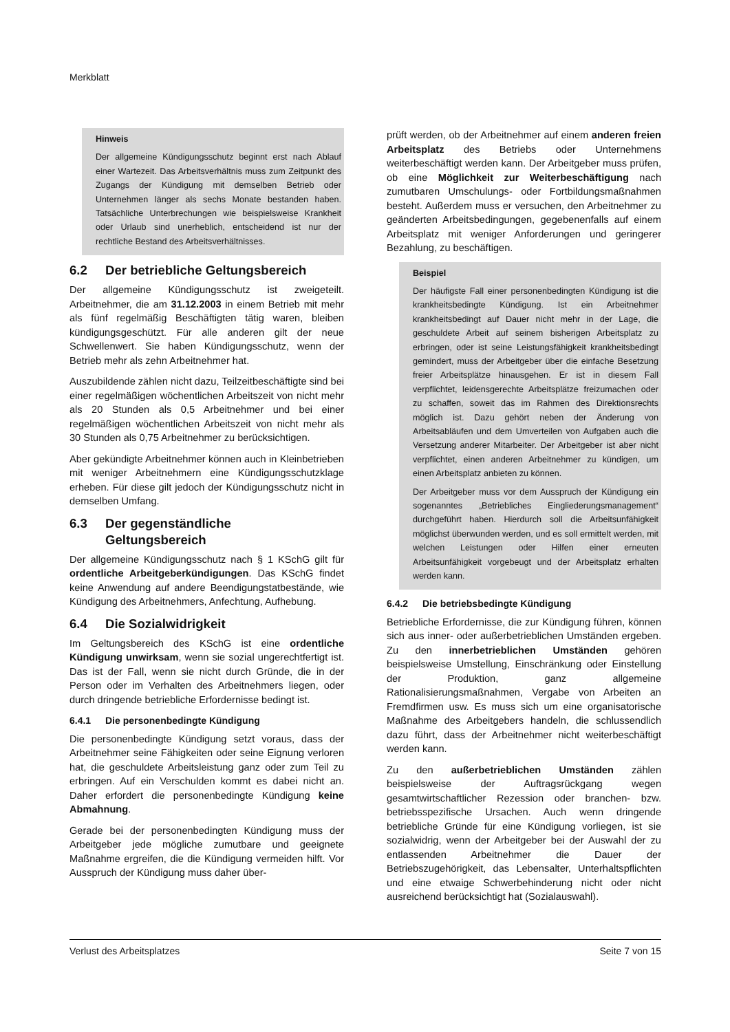Merkblatt
Hinweis
Der allgemeine Kündigungsschutz beginnt erst nach Ablauf einer Wartezeit. Das Arbeitsverhältnis muss zum Zeitpunkt des Zugangs der Kündigung mit demselben Betrieb oder Unternehmen länger als sechs Monate bestanden haben. Tatsächliche Unterbrechungen wie beispielsweise Krankheit oder Urlaub sind unerheblich, entscheidend ist nur der rechtliche Bestand des Arbeitsverhältnisses.
6.2 Der betriebliche Geltungsbereich
Der allgemeine Kündigungsschutz ist zweigeteilt. Arbeitnehmer, die am 31.12.2003 in einem Betrieb mit mehr als fünf regelmäßig Beschäftigten tätig waren, bleiben kündigungsgeschützt. Für alle anderen gilt der neue Schwellenwert. Sie haben Kündigungsschutz, wenn der Betrieb mehr als zehn Arbeitnehmer hat.
Auszubildende zählen nicht dazu, Teilzeitbeschäftigte sind bei einer regelmäßigen wöchentlichen Arbeitszeit von nicht mehr als 20 Stunden als 0,5 Arbeitnehmer und bei einer regelmäßigen wöchentlichen Arbeitszeit von nicht mehr als 30 Stunden als 0,75 Arbeitnehmer zu berücksichtigen.
Aber gekündigte Arbeitnehmer können auch in Kleinbetrieben mit weniger Arbeitnehmern eine Kündigungsschutzklage erheben. Für diese gilt jedoch der Kündigungsschutz nicht in demselben Umfang.
6.3 Der gegenständliche
Geltungsbereich
Der allgemeine Kündigungsschutz nach § 1 KSchG gilt für ordentliche Arbeitgeberkündigungen. Das KSchG findet keine Anwendung auf andere Beendigungstatbestände, wie Kündigung des Arbeitnehmers, Anfechtung, Aufhebung.
6.4 Die Sozialwidrigkeit
Im Geltungsbereich des KSchG ist eine ordentliche Kündigung unwirksam, wenn sie sozial ungerechtfertigt ist. Das ist der Fall, wenn sie nicht durch Gründe, die in der Person oder im Verhalten des Arbeitnehmers liegen, oder durch dringende betriebliche Erfordernisse bedingt ist.
6.4.1 Die personenbedingte Kündigung
Die personenbedingte Kündigung setzt voraus, dass der Arbeitnehmer seine Fähigkeiten oder seine Eignung verloren hat, die geschuldete Arbeitsleistung ganz oder zum Teil zu erbringen. Auf ein Verschulden kommt es dabei nicht an. Daher erfordert die personenbedingte Kündigung keine Abmahnung.
Gerade bei der personenbedingten Kündigung muss der Arbeitgeber jede mögliche zumutbare und geeignete Maßnahme ergreifen, die die Kündigung vermeiden hilft. Vor Ausspruch der Kündigung muss daher über-
prüft werden, ob der Arbeitnehmer auf einem anderen freien Arbeitsplatz des Betriebs oder Unternehmens weiterbeschäftigt werden kann. Der Arbeitgeber muss prüfen, ob eine Möglichkeit zur Weiterbeschäftigung nach zumutbaren Umschulungs- oder Fortbildungsmaßnahmen besteht. Außerdem muss er versuchen, den Arbeitnehmer zu geänderten Arbeitsbedingungen, gegebenenfalls auf einem Arbeitsplatz mit weniger Anforderungen und geringerer Bezahlung, zu beschäftigen.
Beispiel
Der häufigste Fall einer personenbedingten Kündigung ist die krankheitsbedingte Kündigung. Ist ein Arbeitnehmer krankheitsbedingt auf Dauer nicht mehr in der Lage, die geschuldete Arbeit auf seinem bisherigen Arbeitsplatz zu erbringen, oder ist seine Leistungsfähigkeit krankheitsbedingt gemindert, muss der Arbeitgeber über die einfache Besetzung freier Arbeitsplätze hinausgehen. Er ist in diesem Fall verpflichtet, leidensgerechte Arbeitsplätze freizumachen oder zu schaffen, soweit das im Rahmen des Direktionsrechts möglich ist. Dazu gehört neben der Änderung von Arbeitsabläufen und dem Umverteilen von Aufgaben auch die Versetzung anderer Mitarbeiter. Der Arbeitgeber ist aber nicht verpflichtet, einen anderen Arbeitnehmer zu kündigen, um einen Arbeitsplatz anbieten zu können.
Der Arbeitgeber muss vor dem Ausspruch der Kündigung ein sogenanntes „Betriebliches Eingliederungsmanagement“ durchgeführt haben. Hierdurch soll die Arbeitsunfähigkeit möglichst überwunden werden, und es soll ermittelt werden, mit welchen Leistungen oder Hilfen einer erneuten Arbeitsunfähigkeit vorgebeugt und der Arbeitsplatz erhalten werden kann.
6.4.2 Die betriebsbedingte Kündigung
Betriebliche Erfordernisse, die zur Kündigung führen, können sich aus inner- oder außerbetrieblichen Umständen ergeben. Zu den innerbetrieblichen Umständen gehören beispielsweise Umstellung, Einschränkung oder Einstellung der Produktion, ganz allgemeine Rationalisierungsmaßnahmen, Vergabe von Arbeiten an Fremdfirmen usw. Es muss sich um eine organisatorische Maßnahme des Arbeitgebers handeln, die schlussendlich dazu führt, dass der Arbeitnehmer nicht weiterbeschäftigt werden kann.
Zu den außerbetrieblichen Umständen zählen beispielsweise der Auftragsrückgang wegen gesamtwirtschaftlicher Rezession oder branchen- bzw. betriebsspezifische Ursachen. Auch wenn dringende betriebliche Gründe für eine Kündigung vorliegen, ist sie sozialwidrig, wenn der Arbeitgeber bei der Auswahl der zu entlassenden Arbeitnehmer die Dauer der Betriebszugehörigkeit, das Lebensalter, Unterhaltspflichten und eine etwaige Schwerbehinderung nicht oder nicht ausreichend berücksichtigt hat (Sozialauswahl).
Verlust des Arbeitsplatzes Seite 7 von 15